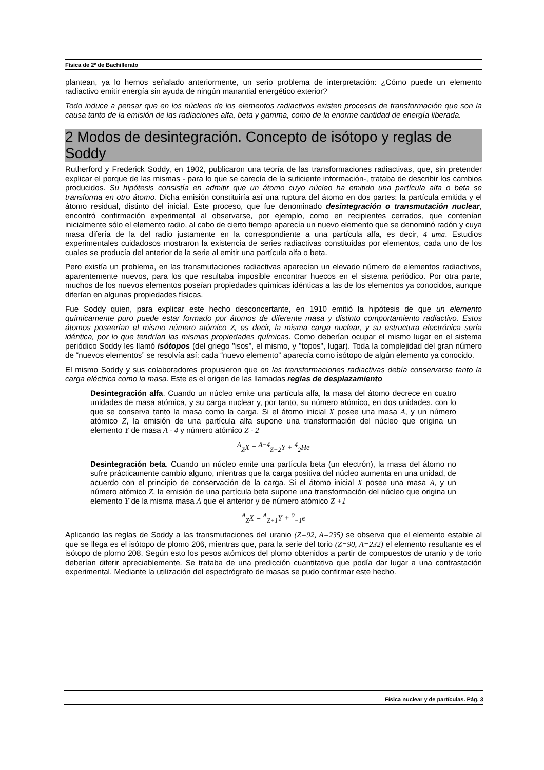Física de 2º de Bachillerato
plantean, ya lo hemos señalado anteriormente, un serio problema de interpretación: ¿Cómo puede un elemento radiactivo emitir energía sin ayuda de ningún manantial energético exterior?
Todo induce a pensar que en los núcleos de los elementos radiactivos existen procesos de transformación que son la causa tanto de la emisión de las radiaciones alfa, beta y gamma, como de la enorme cantidad de energía liberada.
2 Modos de desintegración. Concepto de isótopo y reglas de Soddy
Rutherford y Frederick Soddy, en 1902, publicaron una teoría de las transformaciones radiactivas, que, sin pretender explicar el porque de las mismas - para lo que se carecía de la suficiente información-, trataba de describir los cambios producidos. Su hipótesis consistía en admitir que un átomo cuyo núcleo ha emitido una partícula alfa o beta se transforma en otro átomo. Dicha emisión constituiría así una ruptura del átomo en dos partes: la partícula emitida y el átomo residual, distinto del inicial. Este proceso, que fue denominado desintegración o transmutación nuclear, encontró confirmación experimental al observarse, por ejemplo, como en recipientes cerrados, que contenían inicialmente sólo el elemento radio, al cabo de cierto tiempo aparecía un nuevo elemento que se denominó radón y cuya masa difería de la del radio justamente en la correspondiente a una partícula alfa, es decir, 4 uma. Estudios experimentales cuidadosos mostraron la existencia de series radiactivas constituidas por elementos, cada uno de los cuales se producía del anterior de la serie al emitir una partícula alfa o beta.
Pero existía un problema, en las transmutaciones radiactivas aparecían un elevado número de elementos radiactivos, aparentemente nuevos, para los que resultaba imposible encontrar huecos en el sistema periódico. Por otra parte, muchos de los nuevos elementos poseían propiedades químicas idénticas a las de los elementos ya conocidos, aunque diferían en algunas propiedades físicas.
Fue Soddy quien, para explicar este hecho desconcertante, en 1910 emitió la hipótesis de que un elemento químicamente puro puede estar formado por átomos de diferente masa y distinto comportamiento radiactivo. Estos átomos poseerían el mismo número atómico Z, es decir, la misma carga nuclear, y su estructura electrónica sería idéntica, por lo que tendrían las mismas propiedades químicas. Como deberían ocupar el mismo lugar en el sistema periódico Soddy les llamó isótopos (del griego "isos", el mismo, y "topos", lugar). Toda la complejidad del gran número de “nuevos elementos” se resolvía así: cada “nuevo elemento” aparecía como isótopo de algún elemento ya conocido.
El mismo Soddy y sus colaboradores propusieron que en las transformaciones radiactivas debía conservarse tanto la carga eléctrica como la masa. Este es el origen de las llamadas reglas de desplazamiento
Desintegración alfa. Cuando un núcleo emite una partícula alfa, la masa del átomo decrece en cuatro unidades de masa atómica, y su carga nuclear y, por tanto, su número atómico, en dos unidades. con lo que se conserva tanto la masa como la carga. Si el átomo inicial X posee una masa A, y un número atómico Z, la emisión de una partícula alfa supone una transformación del núcleo que origina un elemento Y de masa A - 4 y número atómico Z - 2
<sup>A</sup><sub>Z</sub>X = <sup>A−4</sup><sub>Z−2</sub>Y + <sup>4</sup><sub>2</sub>He
Desintegración beta. Cuando un núcleo emite una partícula beta (un electrón), la masa del átomo no sufre prácticamente cambio alguno, mientras que la carga positiva del núcleo aumenta en una unidad, de acuerdo con el principio de conservación de la carga. Si el átomo inicial X posee una masa A, y un número atómico Z, la emisión de una partícula beta supone una transformación del núcleo que origina un elemento Y de la misma masa A que el anterior y de número atómico Z +1
<sup>A</sup><sub>Z</sub>X = <sup>A</sup><sub>Z+1</sub>Y + <sup>0</sup><sub>−1</sub>e
Aplicando las reglas de Soddy a las transmutaciones del uranio (Z=92, A=235) se observa que el elemento estable al que se llega es el isótopo de plomo 206, mientras que, para la serie del torio (Z=90, A=232) el elemento resultante es el isótopo de plomo 208. Según esto los pesos atómicos del plomo obtenidos a partir de compuestos de uranio y de torio deberían diferir apreciablemente. Se trataba de una predicción cuantitativa que podía dar lugar a una contrastación experimental. Mediante la utilización del espectrógrafo de masas se pudo confirmar este hecho.
Física nuclear y de partículas. Pág. 3